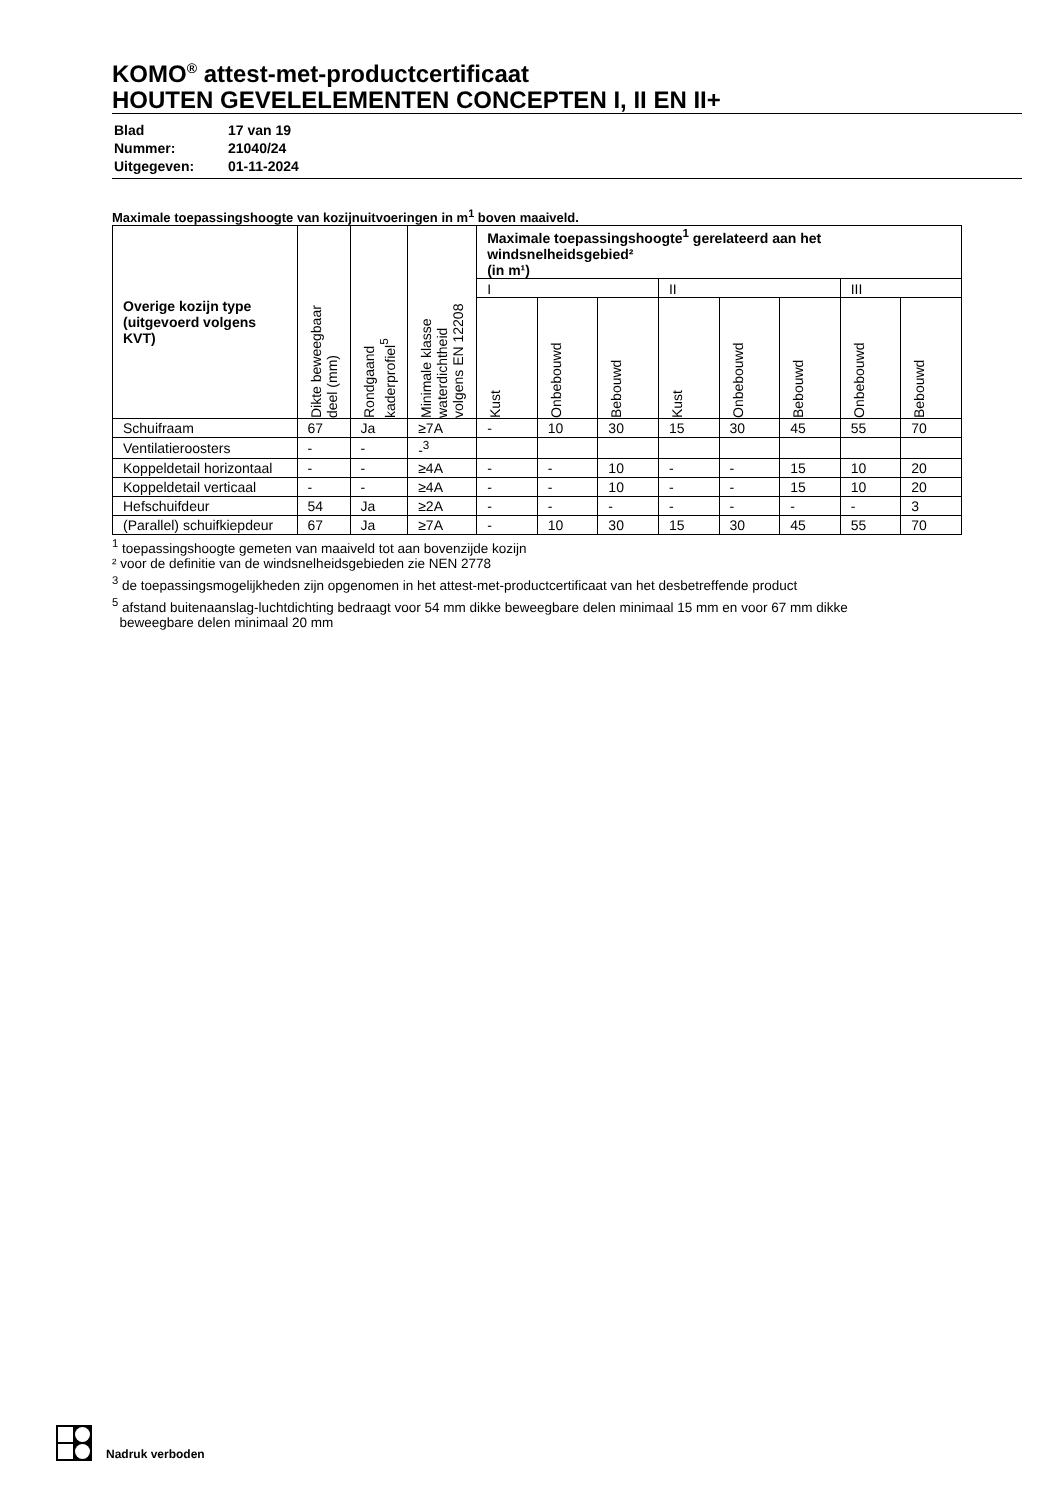KOMO<sup>®</sup> attest-met-productcertificaat
HOUTEN GEVELELEMENTEN CONCEPTEN I, II EN II+
| Blad | 17 van 19 |
| Nummer: | 21040/24 |
| Uitgegeven: | 01-11-2024 |
Maximale toepassingshoogte van kozijnuitvoeringen in m<sup>1</sup> boven maaiveld.
| Overige kozijn type (uitgevoerd volgens KVT) | Dikte beweegbaar deel (mm) | Rondgaand kaderprofiel<sup>5</sup> | Minimale klasse waterdichtheid volgens EN 12208 | Maximale toepassingshoogte<sup>1</sup> gerelateerd aan het windsnelheidsgebied² (in m¹) | | | | | | | |
| --- | --- | --- | --- | --- | --- | --- | --- | --- | --- | --- | --- |
| | | | | I | | | II | | | III | |
| | | | | Kust | Onbebouwd | Bebouwd | Kust | Onbebouwd | Bebouwd | Onbebouwd | Bebouwd |
| Schuifraam | 67 | Ja | ≥7A | - | 10 | 30 | 15 | 30 | 45 | 55 | 70 |
| Ventilatieroosters | - | - | -<sup>3</sup> | | | | | | | | |
| Koppeldetail horizontaal | - | - | ≥4A | - | - | 10 | - | - | 15 | 10 | 20 |
| Koppeldetail verticaal | - | - | ≥4A | - | - | 10 | - | - | 15 | 10 | 20 |
| Hefschuifdeur | 54 | Ja | ≥2A | - | - | - | - | - | - | - | 3 |
| (Parallel) schuifkiepdeur | 67 | Ja | ≥7A | - | 10 | 30 | 15 | 30 | 45 | 55 | 70 |
<sup>1</sup> toepassingshoogte gemeten van maaiveld tot aan bovenzijde kozijn
² voor de definitie van de windsnelheidsgebieden zie NEN 2778
<sup>3</sup> de toepassingsmogelijkheden zijn opgenomen in het attest-met-productcertificaat van het desbetreffende product
<sup>5</sup> afstand buitenaanslag-luchtdichting bedraagt voor 54 mm dikke beweegbare delen minimaal 15 mm en voor 67 mm dikke
beweegbare delen minimaal 20 mm
Nadruk verboden